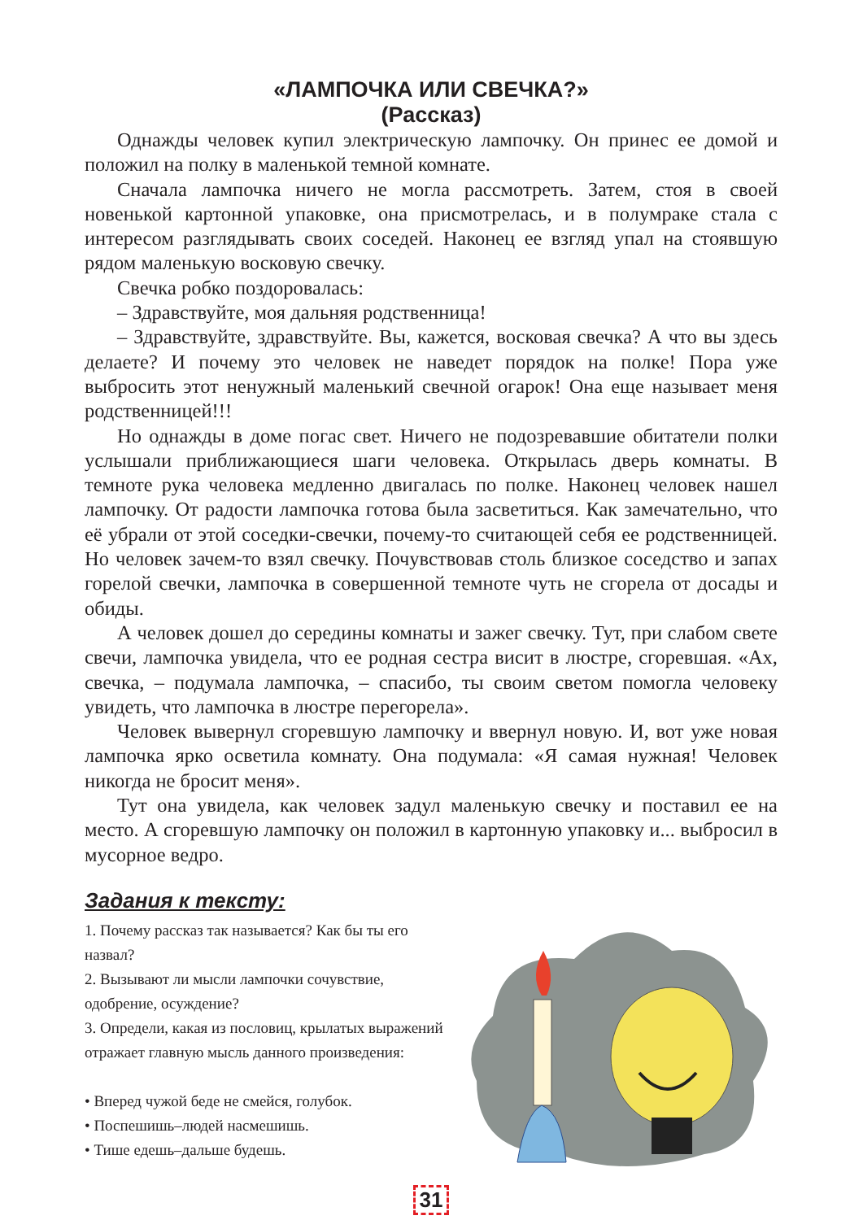«ЛАМПОЧКА ИЛИ СВЕЧКА?»
(Рассказ)
Однажды человек купил электрическую лампочку. Он принес ее домой и положил на полку в маленькой темной комнате.
Сначала лампочка ничего не могла рассмотреть. Затем, стоя в своей новенькой картонной упаковке, она присмотрелась, и в полумраке стала с интересом разглядывать своих соседей. Наконец ее взгляд упал на стоявшую рядом маленькую восковую свечку.
Свечка робко поздоровалась:
– Здравствуйте, моя дальняя родственница!
– Здравствуйте, здравствуйте. Вы, кажется, восковая свечка? А что вы здесь делаете? И почему это человек не наведет порядок на полке! Пора уже выбросить этот ненужный маленький свечной огарок! Она еще называет меня родственницей!!!
Но однажды в доме погас свет. Ничего не подозревавшие обитатели полки услышали приближающиеся шаги человека. Открылась дверь комнаты. В темноте рука человека медленно двигалась по полке. Наконец человек нашел лампочку. От радости лампочка готова была засветиться. Как замечательно, что её убрали от этой соседки-свечки, почему-то считающей себя ее родственницей. Но человек зачем-то взял свечку. Почувствовав столь близкое соседство и запах горелой свечки, лампочка в совершенной темноте чуть не сгорела от досады и обиды.
А человек дошел до середины комнаты и зажег свечку. Тут, при слабом свете свечи, лампочка увидела, что ее родная сестра висит в люстре, сгоревшая. «Ах, свечка, – подумала лампочка, – спасибо, ты своим светом помогла человеку увидеть, что лампочка в люстре перегорела».
Человек вывернул сгоревшую лампочку и ввернул новую. И, вот уже новая лампочка ярко осветила комнату. Она подумала: «Я самая нужная! Человек никогда не бросит меня».
Тут она увидела, как человек задул маленькую свечку и поставил ее на место. А сгоревшую лампочку он положил в картонную упаковку и... выбросил в мусорное ведро.
Задания к тексту:
1. Почему рассказ так называется? Как бы ты его назвал?
2. Вызывают ли мысли лампочки сочувствие, одобрение, осуждение?
3. Определи, какая из пословиц, крылатых выражений отражает главную мысль данного произведения:
• Вперед чужой беде не смейся, голубок.
• Поспешишь–людей насмешишь.
• Тише едешь–дальше будешь.
31